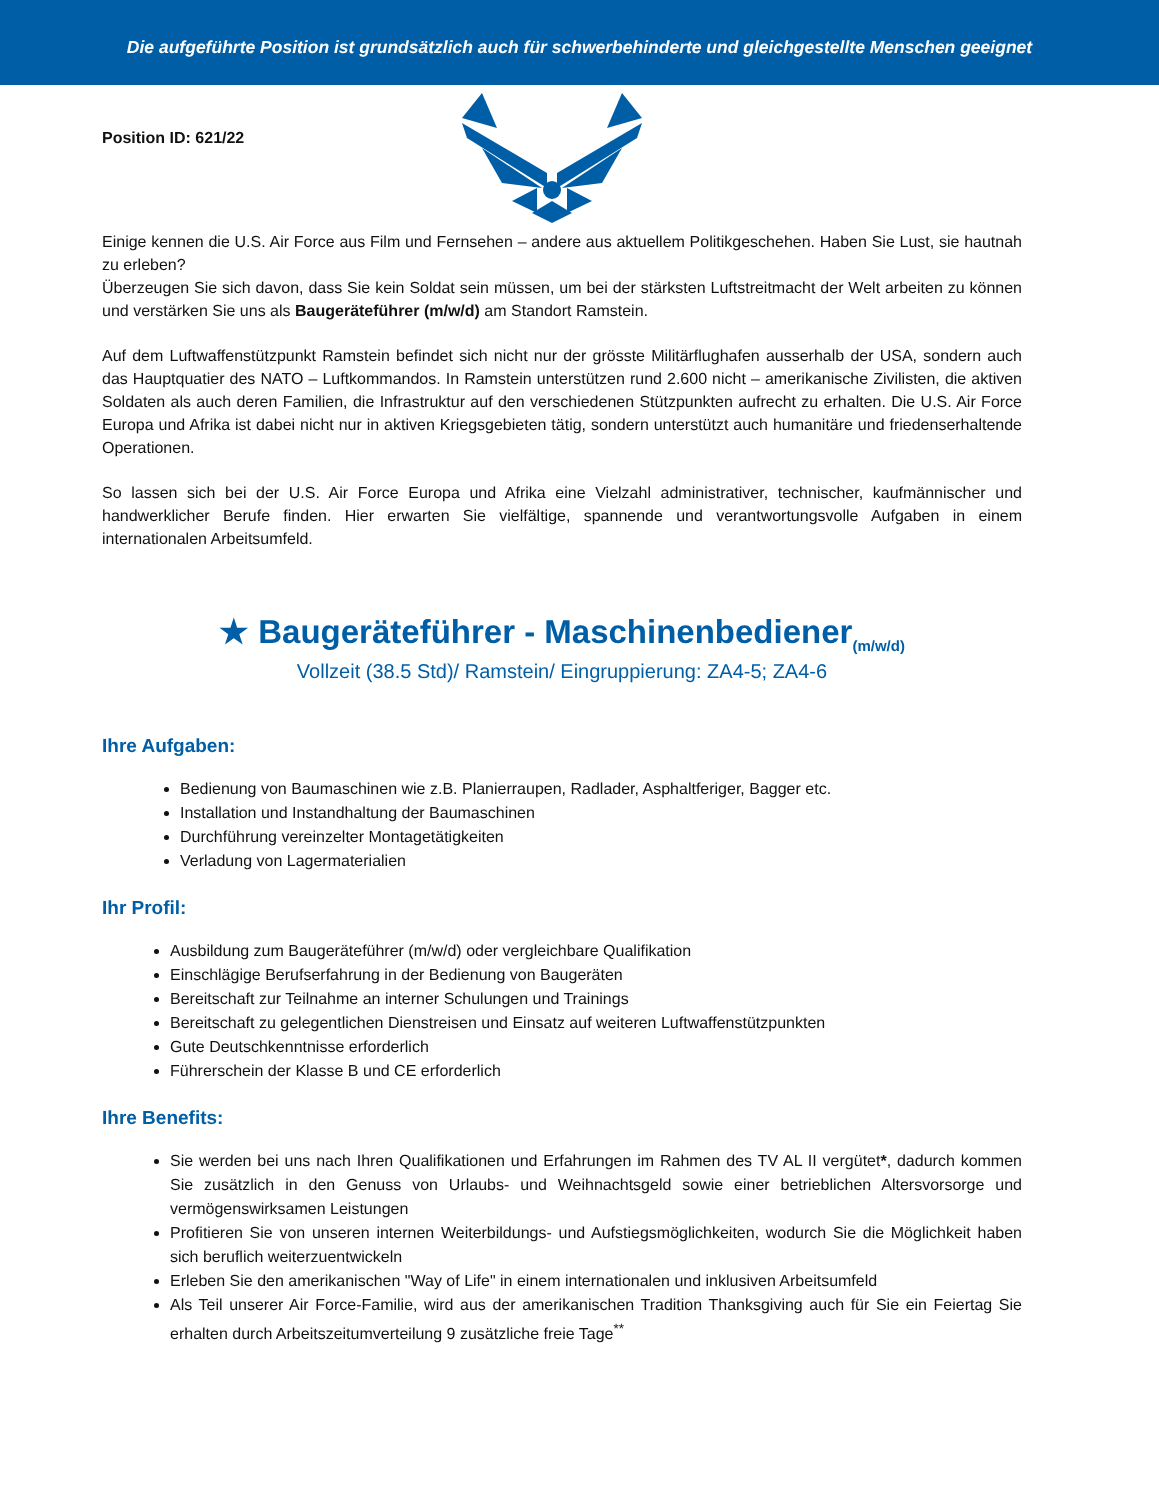Die aufgeführte Position ist grundsätzlich auch für schwerbehinderte und gleichgestellte Menschen geeignet
Position ID: 621/22
Einige kennen die U.S. Air Force aus Film und Fernsehen – andere aus aktuellem Politikgeschehen. Haben Sie Lust, sie hautnah zu erleben?
Überzeugen Sie sich davon, dass Sie kein Soldat sein müssen, um bei der stärksten Luftstreitmacht der Welt arbeiten zu können und verstärken Sie uns als Baugeräteführer (m/w/d) am Standort Ramstein.
Auf dem Luftwaffenstützpunkt Ramstein befindet sich nicht nur der grösste Militärflughafen ausserhalb der USA, sondern auch das Hauptquatier des NATO – Luftkommandos. In Ramstein unterstützen rund 2.600 nicht – amerikanische Zivilisten, die aktiven Soldaten als auch deren Familien, die Infrastruktur auf den verschiedenen Stützpunkten aufrecht zu erhalten. Die U.S. Air Force Europa und Afrika ist dabei nicht nur in aktiven Kriegsgebieten tätig, sondern unterstützt auch humanitäre und friedenserhaltende Operationen.
So lassen sich bei der U.S. Air Force Europa und Afrika eine Vielzahl administrativer, technischer, kaufmännischer und handwerklicher Berufe finden. Hier erwarten Sie vielfältige, spannende und verantwortungsvolle Aufgaben in einem internationalen Arbeitsumfeld.
★ Baugeräteführer - Maschinenbediener<sub>(m/w/d)</sub>
Vollzeit (38.5 Std)/ Ramstein/ Eingruppierung: ZA4-5; ZA4-6
Ihre Aufgaben:
Bedienung von Baumaschinen wie z.B. Planierraupen, Radlader, Asphaltferiger, Bagger etc.
Installation und Instandhaltung der Baumaschinen
Durchführung vereinzelter Montagetätigkeiten
Verladung von Lagermaterialien
Ihr Profil:
Ausbildung zum Baugeräteführer (m/w/d) oder vergleichbare Qualifikation
Einschlägige Berufserfahrung in der Bedienung von Baugeräten
Bereitschaft zur Teilnahme an interner Schulungen und Trainings
Bereitschaft zu gelegentlichen Dienstreisen und Einsatz auf weiteren Luftwaffenstützpunkten
Gute Deutschkenntnisse erforderlich
Führerschein der Klasse B und CE erforderlich
Ihre Benefits:
Sie werden bei uns nach Ihren Qualifikationen und Erfahrungen im Rahmen des TV AL II vergütet*, dadurch kommen Sie zusätzlich in den Genuss von Urlaubs- und Weihnachtsgeld sowie einer betrieblichen Altersvorsorge und vermögenswirksamen Leistungen
Profitieren Sie von unseren internen Weiterbildungs- und Aufstiegsmöglichkeiten, wodurch Sie die Möglichkeit haben sich beruflich weiterzuentwickeln
Erleben Sie den amerikanischen "Way of Life" in einem internationalen und inklusiven Arbeitsumfeld
Als Teil unserer Air Force-Familie, wird aus der amerikanischen Tradition Thanksgiving auch für Sie ein Feiertag Sie erhalten durch Arbeitszeitumverteilung 9 zusätzliche freie Tage<sup>**</sup>